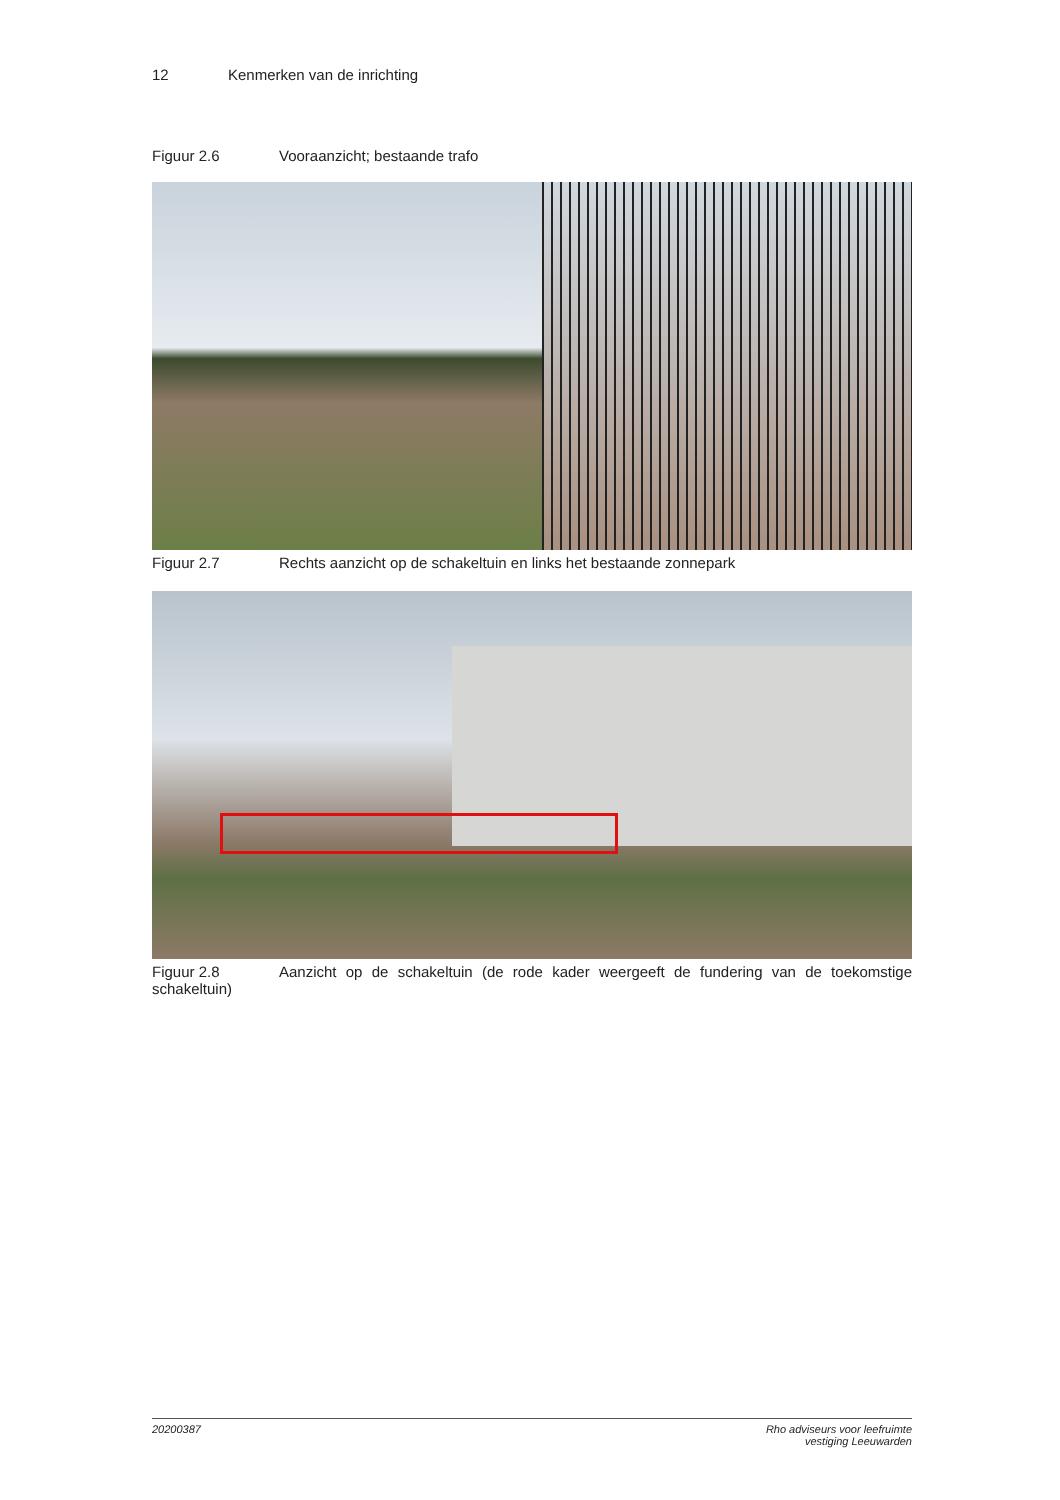12 Kenmerken van de inrichting
Figuur 2.6 Vooraanzicht; bestaande trafo
Figuur 2.7 Rechts aanzicht op de schakeltuin en links het bestaande zonnepark
Figuur 2.8 Aanzicht op de schakeltuin (de rode kader weergeeft de fundering van de toekomstige schakeltuin)
20200387 Rho adviseurs voor leefruimte
vestiging Leeuwarden